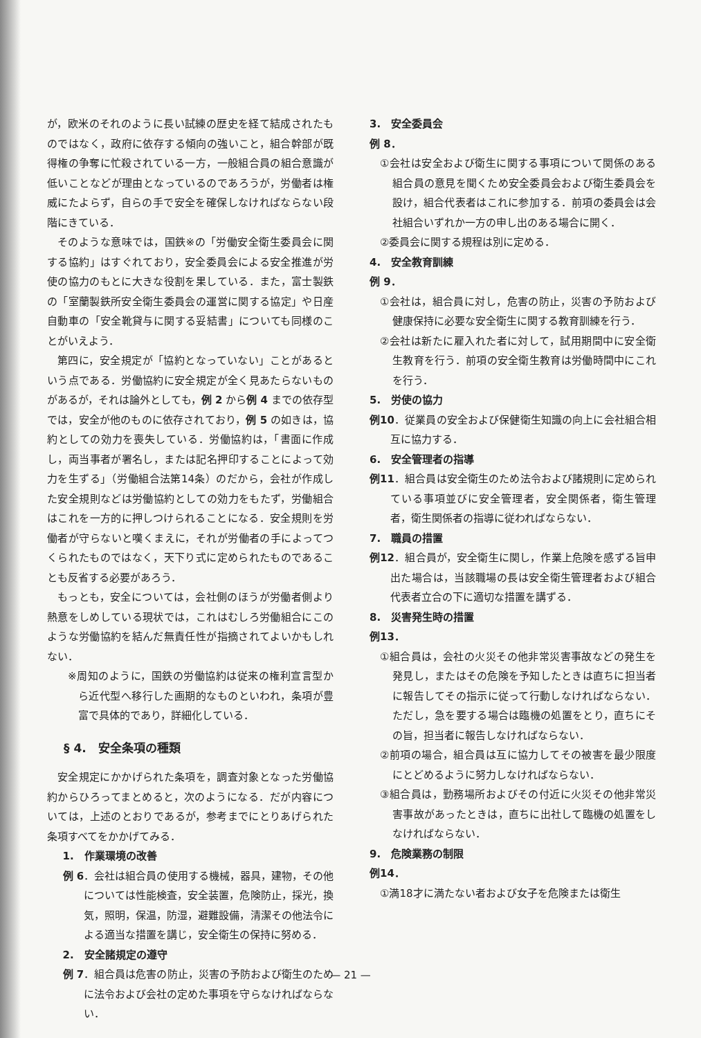が，欧米のそれのように長い試練の歴史を経て結成されたものではなく，政府に依存する傾向の強いこと，組合幹部が既得権の争奪に忙殺されている一方，一般組合員の組合意識が低いことなどが理由となっているのであろうが，労働者は権威にたよらず，自らの手で安全を確保しなければならない段階にきている．
そのような意味では，国鉄※の「労働安全衛生委員会に関する協約」はすぐれており，安全委員会による安全推進が労使の協力のもとに大きな役割を果している．また，富士製鉄の「室蘭製鉄所安全衛生委員会の運営に関する協定」や日産自動車の「安全靴貸与に関する妥結書」についても同様のことがいえよう．
第四に，安全規定が「協約となっていない」ことがあるという点である．労働協約に安全規定が全く見あたらないものがあるが，それは論外としても，例 2 から例 4 までの依存型では，安全が他のものに依存されており，例 5 の如きは，協約としての効力を喪失している．労働協約は，「書面に作成し，両当事者が署名し，または記名押印することによって効力を生ずる」（労働組合法第14条）のだから，会社が作成した安全規則などは労働協約としての効力をもたず，労働組合はこれを一方的に押しつけられることになる．安全規則を労働者が守らないと嘆くまえに，それが労働者の手によってつくられたものではなく，天下り式に定められたものであることも反省する必要があろう．
もっとも，安全については，会社側のほうが労働者側より熱意をしめしている現状では，これはむしろ労働組合にこのような労働協約を結んだ無責任性が指摘されてよいかもしれない．
※周知のように，国鉄の労働協約は従来の権利宣言型から近代型へ移行した画期的なものといわれ，条項が豊富で具体的であり，詳細化している．
§ 4.　安全条項の種類
安全規定にかかげられた条項を，調査対象となった労働協約からひろってまとめると，次のようになる．だが内容については，上述のとおりであるが，参考までにとりあげられた条項すべてをかかげてみる．
1.　作業環境の改善
例 6．会社は組合員の使用する機械，器具，建物，その他については性能検査，安全装置，危険防止，採光，換気，照明，保温，防湿，避難設備，清潔その他法令による適当な措置を講じ，安全衛生の保持に努める．
2.　安全諸規定の遵守
例 7．組合員は危害の防止，災害の予防および衛生のために法令および会社の定めた事項を守らなければならない．
3.　安全委員会
例 8．
①会社は安全および衛生に関する事項について関係のある組合員の意見を聞くため安全委員会および衛生委員会を設け，組合代表者はこれに参加する．前項の委員会は会社組合いずれか一方の申し出のある場合に開く．
②委員会に関する規程は別に定める．
4.　安全教育訓練
例 9．
①会社は，組合員に対し，危害の防止，災害の予防および健康保持に必要な安全衛生に関する教育訓練を行う．
②会社は新たに雇入れた者に対して，試用期間中に安全衛生教育を行う．前項の安全衛生教育は労働時間中にこれを行う．
5.　労使の協力
例10．従業員の安全および保健衛生知識の向上に会社組合相互に協力する．
6.　安全管理者の指導
例11．組合員は安全衛生のため法令および諸規則に定められている事項並びに安全管理者，安全関係者，衛生管理者，衛生関係者の指導に従わればならない．
7.　職員の措置
例12．組合員が，安全衛生に関し，作業上危険を感ずる旨申出た場合は，当該職場の長は安全衛生管理者および組合代表者立合の下に適切な措置を講ずる．
8.　災害発生時の措置
例13．
①組合員は，会社の火災その他非常災害事故などの発生を発見し，またはその危険を予知したときは直ちに担当者に報告してその指示に従って行動しなければならない．ただし，急を要する場合は臨機の処置をとり，直ちにその旨，担当者に報告しなければならない．
②前項の場合，組合員は互に協力してその被害を最少限度にとどめるように努力しなければならない．
③組合員は，勤務場所およびその付近に火災その他非常災害事故があったときは，直ちに出社して臨機の処置をしなければならない．
9.　危険業務の制限
例14．
①満18才に満たない者および女子を危険または衛生
— 21 —